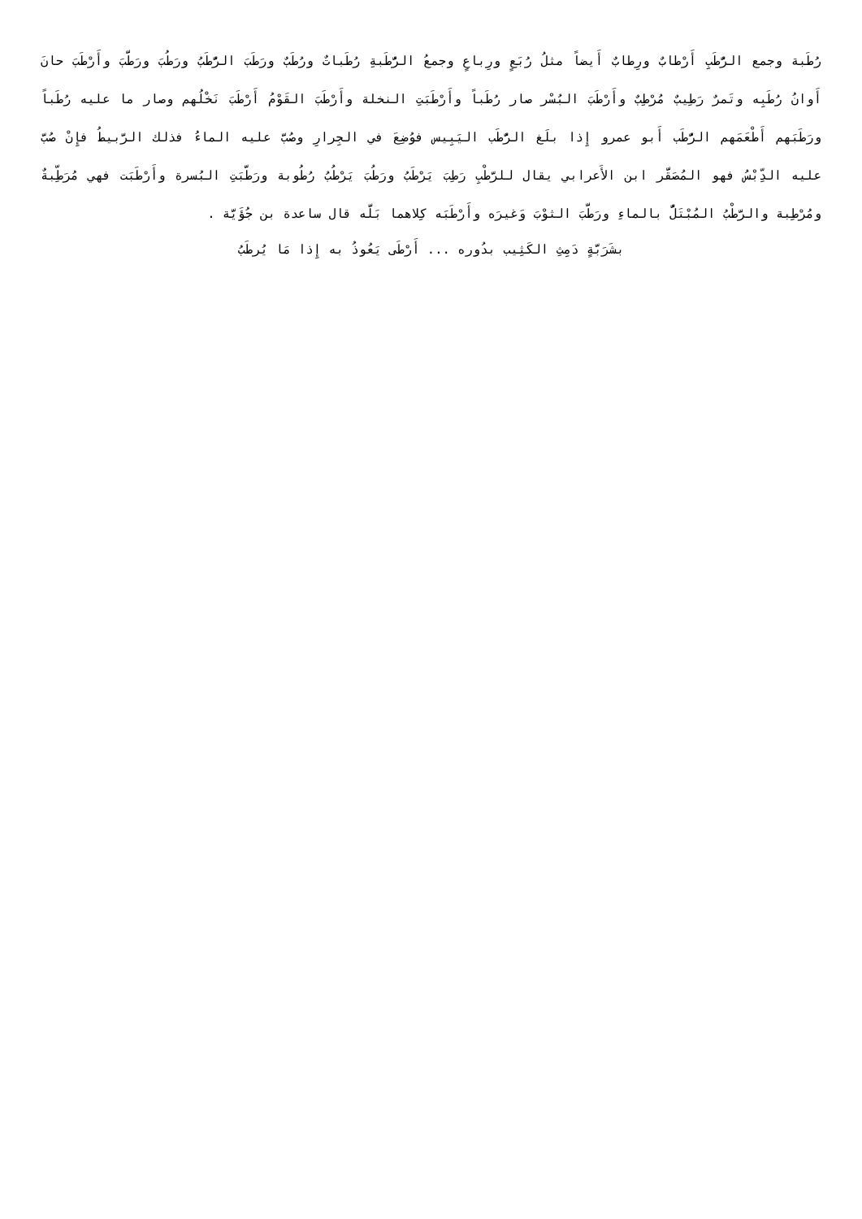رُطَبة وجمع الرُّطَبِ أَرْطابٌ ورِطابٌ أَيضاً مثلُ رُبَعٍ ورِباعٍ وجمعُ الرُّطَبةِ رُطَباتٌ ورُطَبٌ ورَطَبَ الرُّطَبُ ورَطُبَ ورَطَّبَ وأَرْطَبَ حانَ أَوانُ رُطَبِه وتَمرٌ رَطِيبٌ مُرْطِبٌ وأَرْطَبَ البُسْر صار رُطَباً وأَرْطَبَتِ النخلة وأَرْطَبَ القَوْمُ أَرْطَبَ نَخْلُهم وصار ما عليه رُطَباً ورَطَبَهم أَطْعَمَهم الرُّطَب أَبو عمرو إِذا بلَغ الرُّطَب اليَبِيس فوُضِعَ في الجِرارِ وصُبَّ عليه الماءُ فذلك الرَّبيطُ فإِنْ صُبَّ عليه الدِّبْسُ فهو المُصَقَّر ابن الأَعرابي يقال للرَّطْبِ رَطِبَ يَرْطَبُ ورَطُبَ يَرْطُبُ رُطُوبة ورَطَّبَتِ البُسرة وأَرْطَبَت فهي مُرَطِّبةٌ ومُرْطِبة والرَّطْبُ المُبْتَلُّ بالماءِ ورَطَّبَ الثوْبَ وَغيرَه وأَرْطَبَه كِلاهما بَلَّه قال ساعدة بن جُؤَيَّة .
بشَرَبَّةٍ دَمِثِ الكَثِيب بدُوره ... أَرْطَى يَعُوذُ به إِذا مَا يُرطَبُ